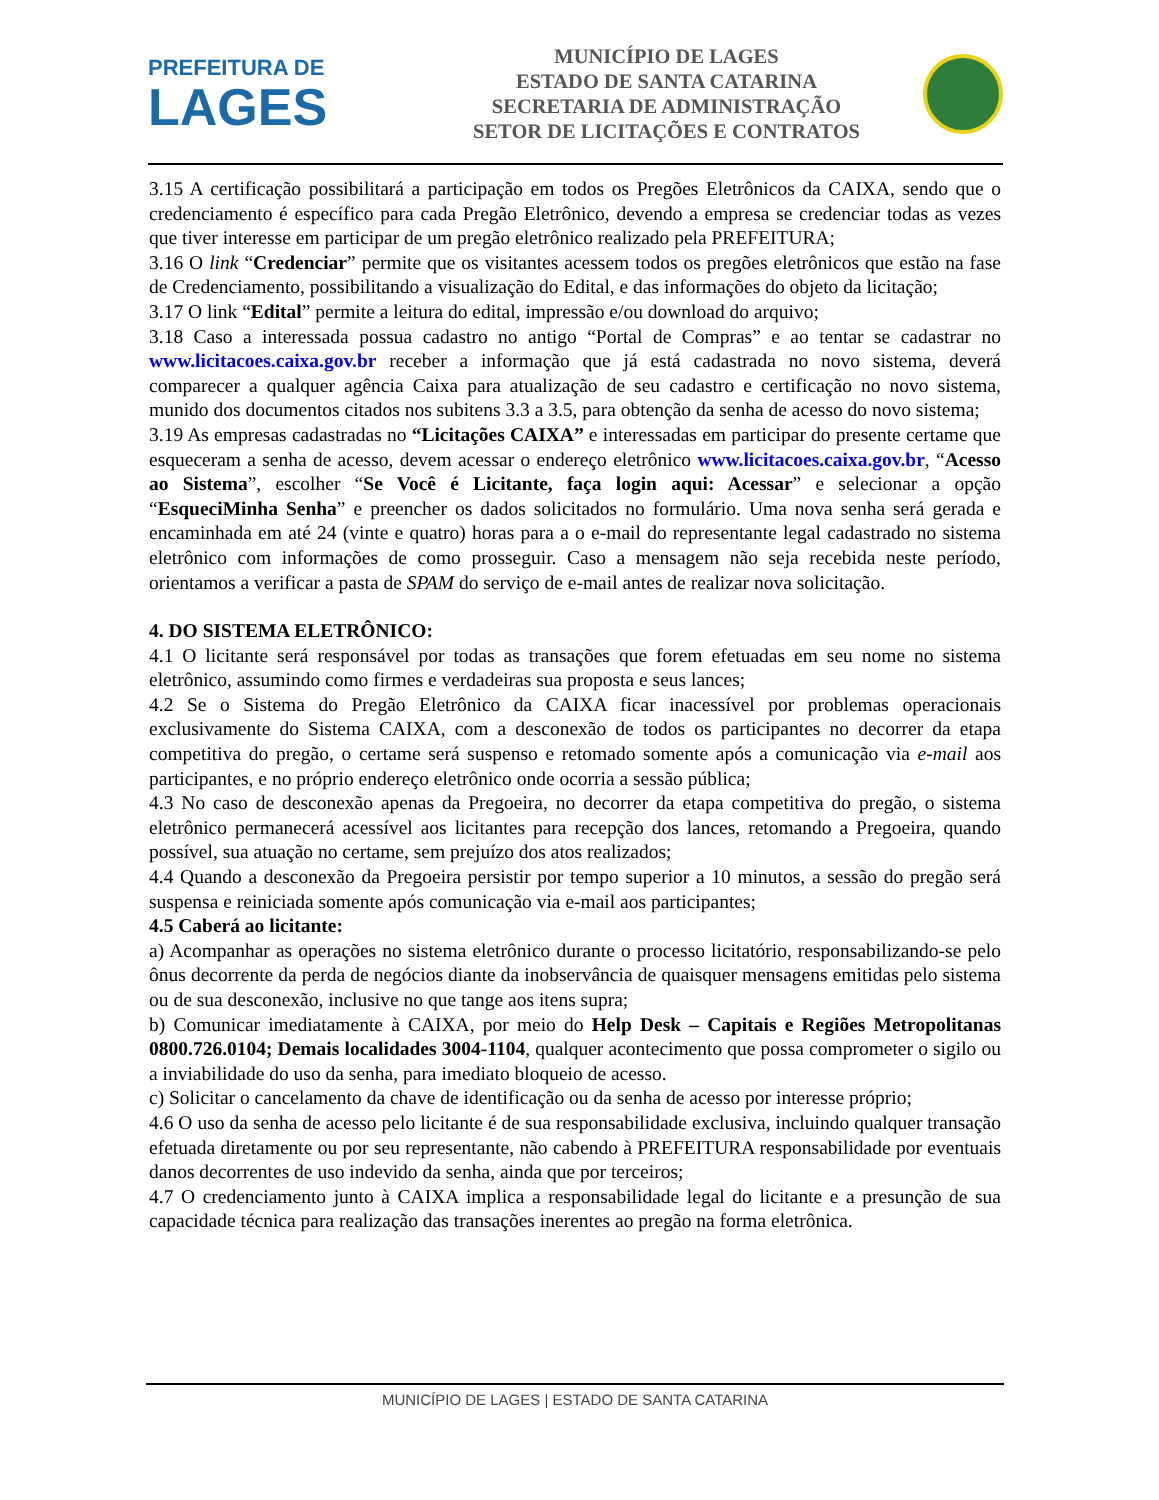PREFEITURA DE
LAGES
MUNICÍPIO DE LAGES
ESTADO DE SANTA CATARINA
SECRETARIA DE ADMINISTRAÇÃO
SETOR DE LICITAÇÕES E CONTRATOS
3.15 A certificação possibilitará a participação em todos os Pregões Eletrônicos da CAIXA, sendo que o credenciamento é específico para cada Pregão Eletrônico, devendo a empresa se credenciar todas as vezes que tiver interesse em participar de um pregão eletrônico realizado pela PREFEITURA;
3.16 O link “Credenciar” permite que os visitantes acessem todos os pregões eletrônicos que estão na fase de Credenciamento, possibilitando a visualização do Edital, e das informações do objeto da licitação;
3.17 O link “Edital” permite a leitura do edital, impressão e/ou download do arquivo;
3.18 Caso a interessada possua cadastro no antigo “Portal de Compras” e ao tentar se cadastrar no www.licitacoes.caixa.gov.br receber a informação que já está cadastrada no novo sistema, deverá comparecer a qualquer agência Caixa para atualização de seu cadastro e certificação no novo sistema, munido dos documentos citados nos subitens 3.3 a 3.5, para obtenção da senha de acesso do novo sistema;
3.19 As empresas cadastradas no “Licitações CAIXA” e interessadas em participar do presente certame que esqueceram a senha de acesso, devem acessar o endereço eletrônico www.licitacoes.caixa.gov.br, “Acesso ao Sistema”, escolher “Se Você é Licitante, faça login aqui: Acessar” e selecionar a opção “EsqueciMinha Senha” e preencher os dados solicitados no formulário. Uma nova senha será gerada e encaminhada em até 24 (vinte e quatro) horas para a o e-mail do representante legal cadastrado no sistema eletrônico com informações de como prosseguir. Caso a mensagem não seja recebida neste período, orientamos a verificar a pasta de SPAM do serviço de e-mail antes de realizar nova solicitação.
4. DO SISTEMA ELETRÔNICO:
4.1 O licitante será responsável por todas as transações que forem efetuadas em seu nome no sistema eletrônico, assumindo como firmes e verdadeiras sua proposta e seus lances;
4.2 Se o Sistema do Pregão Eletrônico da CAIXA ficar inacessível por problemas operacionais exclusivamente do Sistema CAIXA, com a desconexão de todos os participantes no decorrer da etapa competitiva do pregão, o certame será suspenso e retomado somente após a comunicação via e-mail aos participantes, e no próprio endereço eletrônico onde ocorria a sessão pública;
4.3 No caso de desconexão apenas da Pregoeira, no decorrer da etapa competitiva do pregão, o sistema eletrônico permanecerá acessível aos licitantes para recepção dos lances, retomando a Pregoeira, quando possível, sua atuação no certame, sem prejuízo dos atos realizados;
4.4 Quando a desconexão da Pregoeira persistir por tempo superior a 10 minutos, a sessão do pregão será suspensa e reiniciada somente após comunicação via e-mail aos participantes;
4.5 Caberá ao licitante:
a) Acompanhar as operações no sistema eletrônico durante o processo licitatório, responsabilizando-se pelo ônus decorrente da perda de negócios diante da inobservância de quaisquer mensagens emitidas pelo sistema ou de sua desconexão, inclusive no que tange aos itens supra;
b) Comunicar imediatamente à CAIXA, por meio do Help Desk – Capitais e Regiões Metropolitanas 0800.726.0104; Demais localidades 3004-1104, qualquer acontecimento que possa comprometer o sigilo ou a inviabilidade do uso da senha, para imediato bloqueio de acesso.
c) Solicitar o cancelamento da chave de identificação ou da senha de acesso por interesse próprio;
4.6 O uso da senha de acesso pelo licitante é de sua responsabilidade exclusiva, incluindo qualquer transação efetuada diretamente ou por seu representante, não cabendo à PREFEITURA responsabilidade por eventuais danos decorrentes de uso indevido da senha, ainda que por terceiros;
4.7 O credenciamento junto à CAIXA implica a responsabilidade legal do licitante e a presunção de sua capacidade técnica para realização das transações inerentes ao pregão na forma eletrônica.
MUNICÍPIO DE LAGES | ESTADO DE SANTA CATARINA